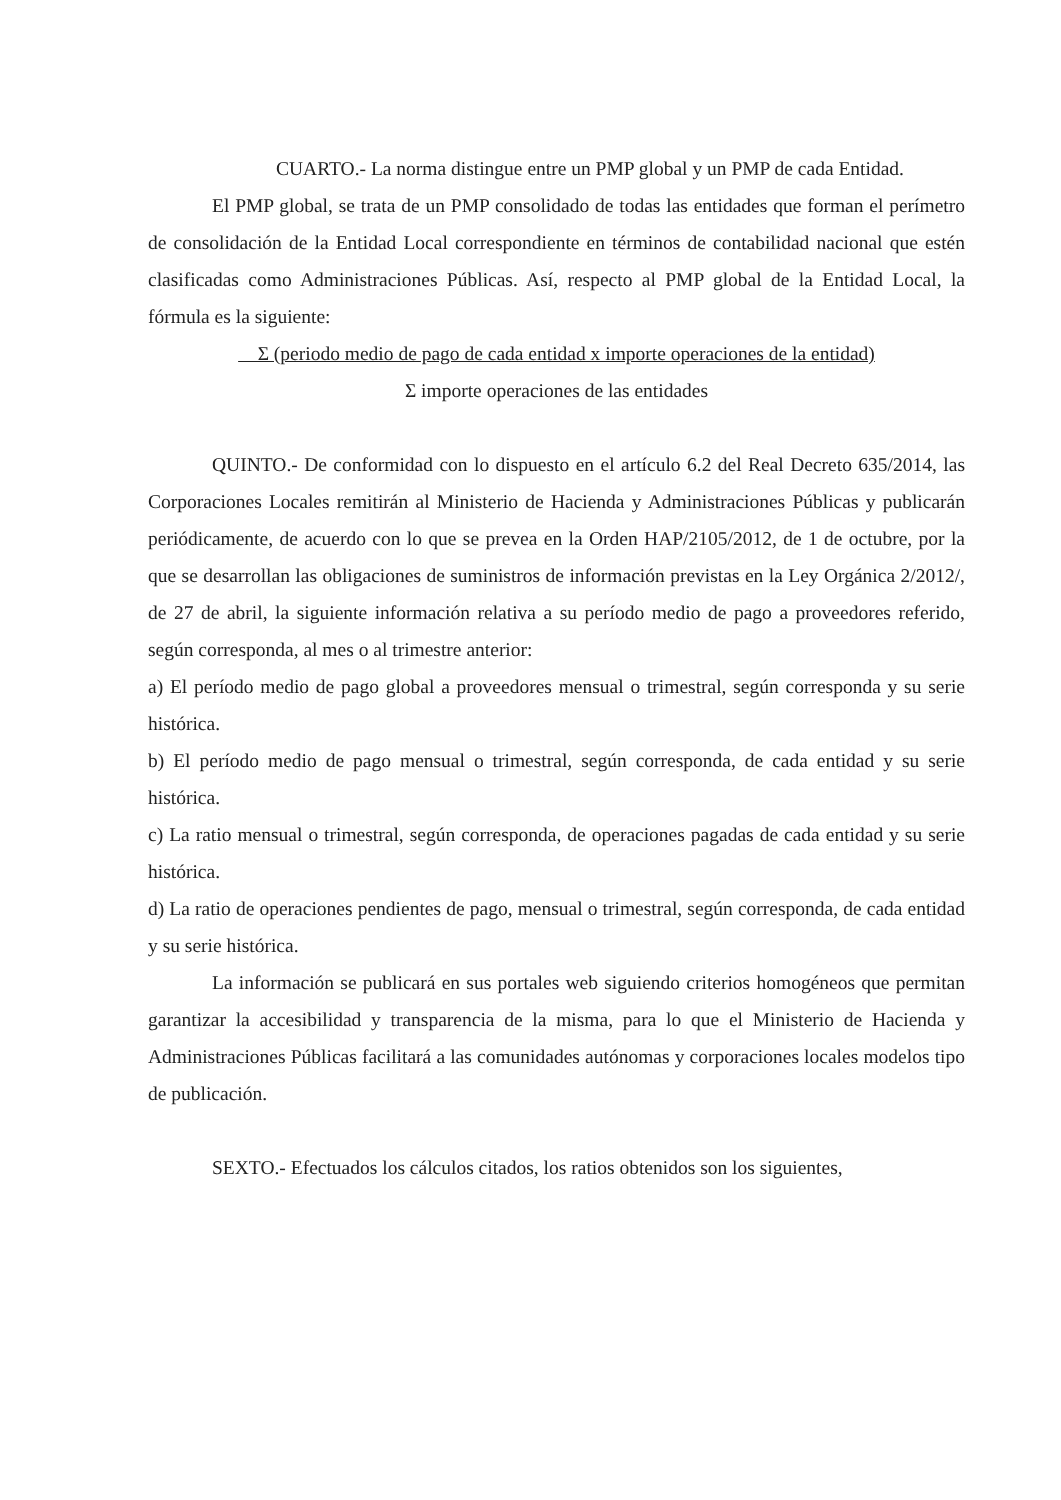CUARTO.- La norma distingue entre un PMP global y un PMP de cada Entidad.
El PMP global, se trata de un PMP consolidado de todas las entidades que forman el perímetro de consolidación de la Entidad Local correspondiente en términos de contabilidad nacional que estén clasificadas como Administraciones Públicas. Así, respecto al PMP global de la Entidad Local, la fórmula es la siguiente:
Σ (periodo medio de pago de cada entidad x importe operaciones de la entidad)
Σ importe operaciones de las entidades
QUINTO.- De conformidad con lo dispuesto en el artículo 6.2 del Real Decreto 635/2014, las Corporaciones Locales remitirán al Ministerio de Hacienda y Administraciones Públicas y publicarán periódicamente, de acuerdo con lo que se prevea en la Orden HAP/2105/2012, de 1 de octubre, por la que se desarrollan las obligaciones de suministros de información previstas en la Ley Orgánica 2/2012/, de 27 de abril, la siguiente información relativa a su período medio de pago a proveedores referido, según corresponda, al mes o al trimestre anterior:
a) El período medio de pago global a proveedores mensual o trimestral, según corresponda y su serie histórica.
b) El período medio de pago mensual o trimestral, según corresponda, de cada entidad y su serie histórica.
c) La ratio mensual o trimestral, según corresponda, de operaciones pagadas de cada entidad y su serie histórica.
d) La ratio de operaciones pendientes de pago, mensual o trimestral, según corresponda, de cada entidad y su serie histórica.
La información se publicará en sus portales web siguiendo criterios homogéneos que permitan garantizar la accesibilidad y transparencia de la misma, para lo que el Ministerio de Hacienda y Administraciones Públicas facilitará a las comunidades autónomas y corporaciones locales modelos tipo de publicación.
SEXTO.- Efectuados los cálculos citados, los ratios obtenidos son los siguientes,